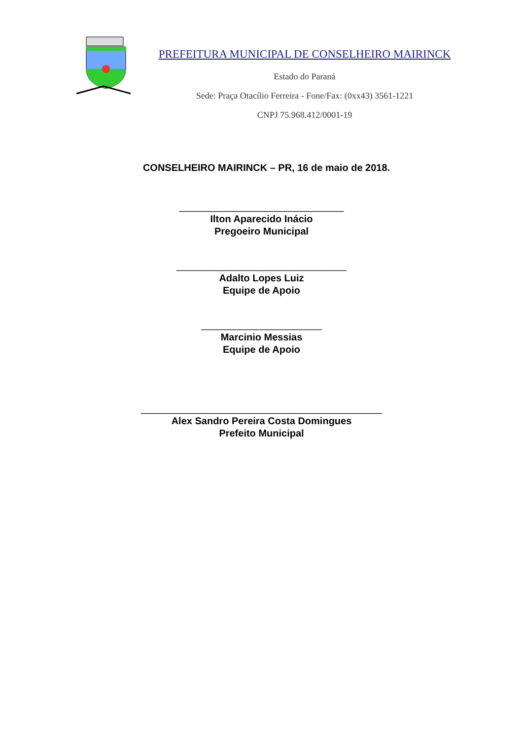PREFEITURA MUNICIPAL DE CONSELHEIRO MAIRINCK
Estado do Paraná
Sede: Praça Otacílio Ferreira - Fone/Fax: (0xx43) 3561-1221
CNPJ 75.968.412/0001-19
CONSELHEIRO MAIRINCK – PR, 16 de maio de 2018.
______________________________
Ilton Aparecido Inácio
Pregoeiro Municipal
_______________________________
Adalto Lopes Luiz
Equipe de Apoio
______________________
Marcinio Messias
Equipe de Apoio
____________________________________________
Alex Sandro Pereira Costa Domingues
Prefeito Municipal